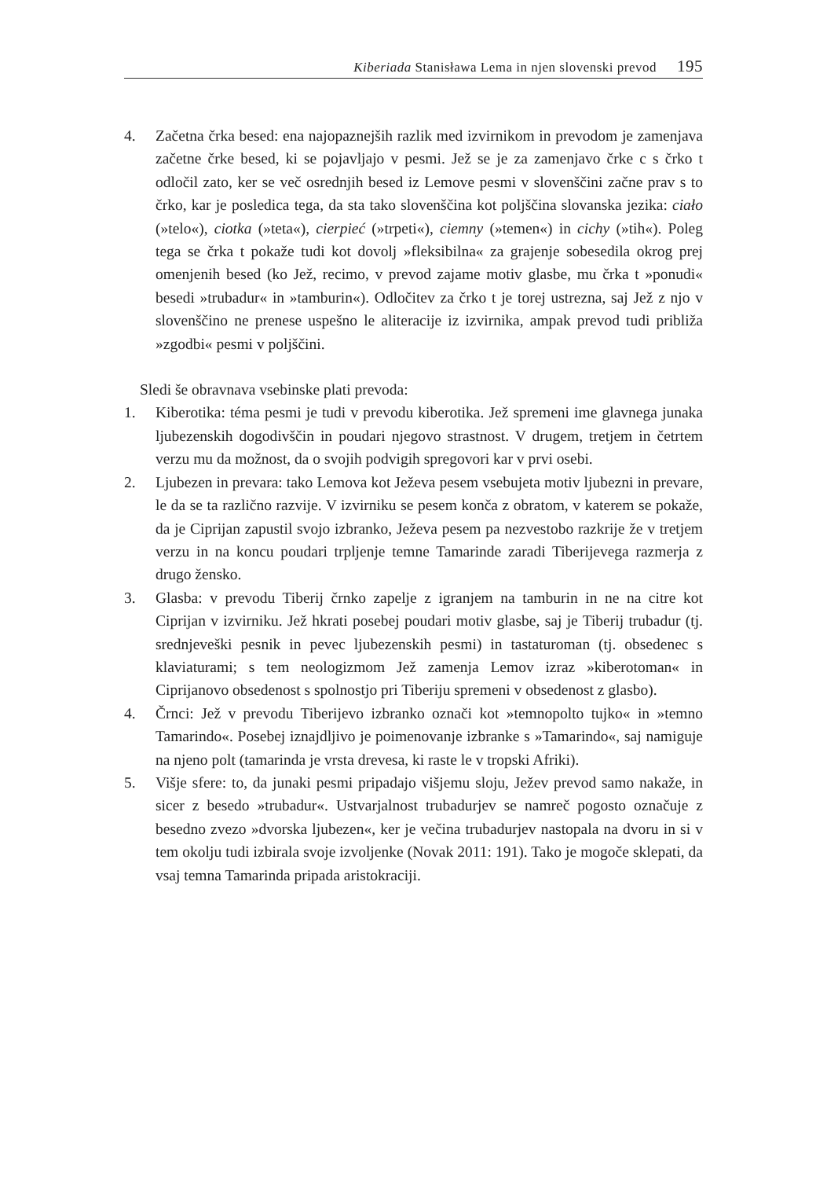Kiberiada Stanisława Lema in njen slovenski prevod 195
4. Začetna črka besed: ena najopaznejših razlik med izvirnikom in prevodom je zamenjava začetne črke besed, ki se pojavljajo v pesmi. Jež se je za zamenjavo črke c s črko t odločil zato, ker se več osrednjih besed iz Lemove pesmi v slovenščini začne prav s to črko, kar je posledica tega, da sta tako slovenščina kot poljščina slovanska jezika: ciało (»telo«), ciotka (»teta«), cierpieć (»trpeti«), ciemny (»temen«) in cichy (»tih«). Poleg tega se črka t pokaže tudi kot dovolj »fleksibilna« za grajenje sobesedila okrog prej omenjenih besed (ko Jež, recimo, v prevod zajame motiv glasbe, mu črka t »ponudi« besedi »trubadur« in »tamburin«). Odločitev za črko t je torej ustrezna, saj Jež z njo v slovenščino ne prenese uspešno le aliteracije iz izvirnika, ampak prevod tudi približa »zgodbi« pesmi v poljščini.
Sledi še obravnava vsebinske plati prevoda:
1. Kiberotika: téma pesmi je tudi v prevodu kiberotika. Jež spremeni ime glavnega junaka ljubezenskih dogodivščin in poudari njegovo strastnost. V drugem, tretjem in četrtem verzu mu da možnost, da o svojih podvigih spregovori kar v prvi osebi.
2. Ljubezen in prevara: tako Lemova kot Ježeva pesem vsebujeta motiv ljubezni in prevare, le da se ta različno razvije. V izvirniku se pesem konča z obratom, v katerem se pokaže, da je Ciprijan zapustil svojo izbranko, Ježeva pesem pa nezvestobo razkrije že v tretjem verzu in na koncu poudari trpljenje temne Tamarinde zaradi Tiberijevega razmerja z drugo žensko.
3. Glasba: v prevodu Tiberij črnko zapelje z igranjem na tamburin in ne na citre kot Ciprijan v izvirniku. Jež hkrati posebej poudari motiv glasbe, saj je Tiberij trubadur (tj. srednjeveški pesnik in pevec ljubezenskih pesmi) in tastaturoman (tj. obsedenec s klaviaturami; s tem neologizmom Jež zamenja Lemov izraz »kiberotoman« in Ciprijanovo obsedenost s spolnostjo pri Tiberiju spremeni v obsedenost z glasbo).
4. Črnci: Jež v prevodu Tiberijevo izbranko označi kot »temnopolto tujko« in »temno Tamarindo«. Posebej iznajdljivo je poimenovanje izbranke s »Tamarindo«, saj namiguje na njeno polt (tamarinda je vrsta drevesa, ki raste le v tropski Afriki).
5. Višje sfere: to, da junaki pesmi pripadajo višjemu sloju, Ježev prevod samo nakaže, in sicer z besedo »trubadur«. Ustvarjalnost trubadurjev se namreč pogosto označuje z besedno zvezo »dvorska ljubezen«, ker je večina trubadurjev nastopala na dvoru in si v tem okolju tudi izbirala svoje izvoljenke (Novak 2011: 191). Tako je mogoče sklepati, da vsaj temna Tamarinda pripada aristokraciji.